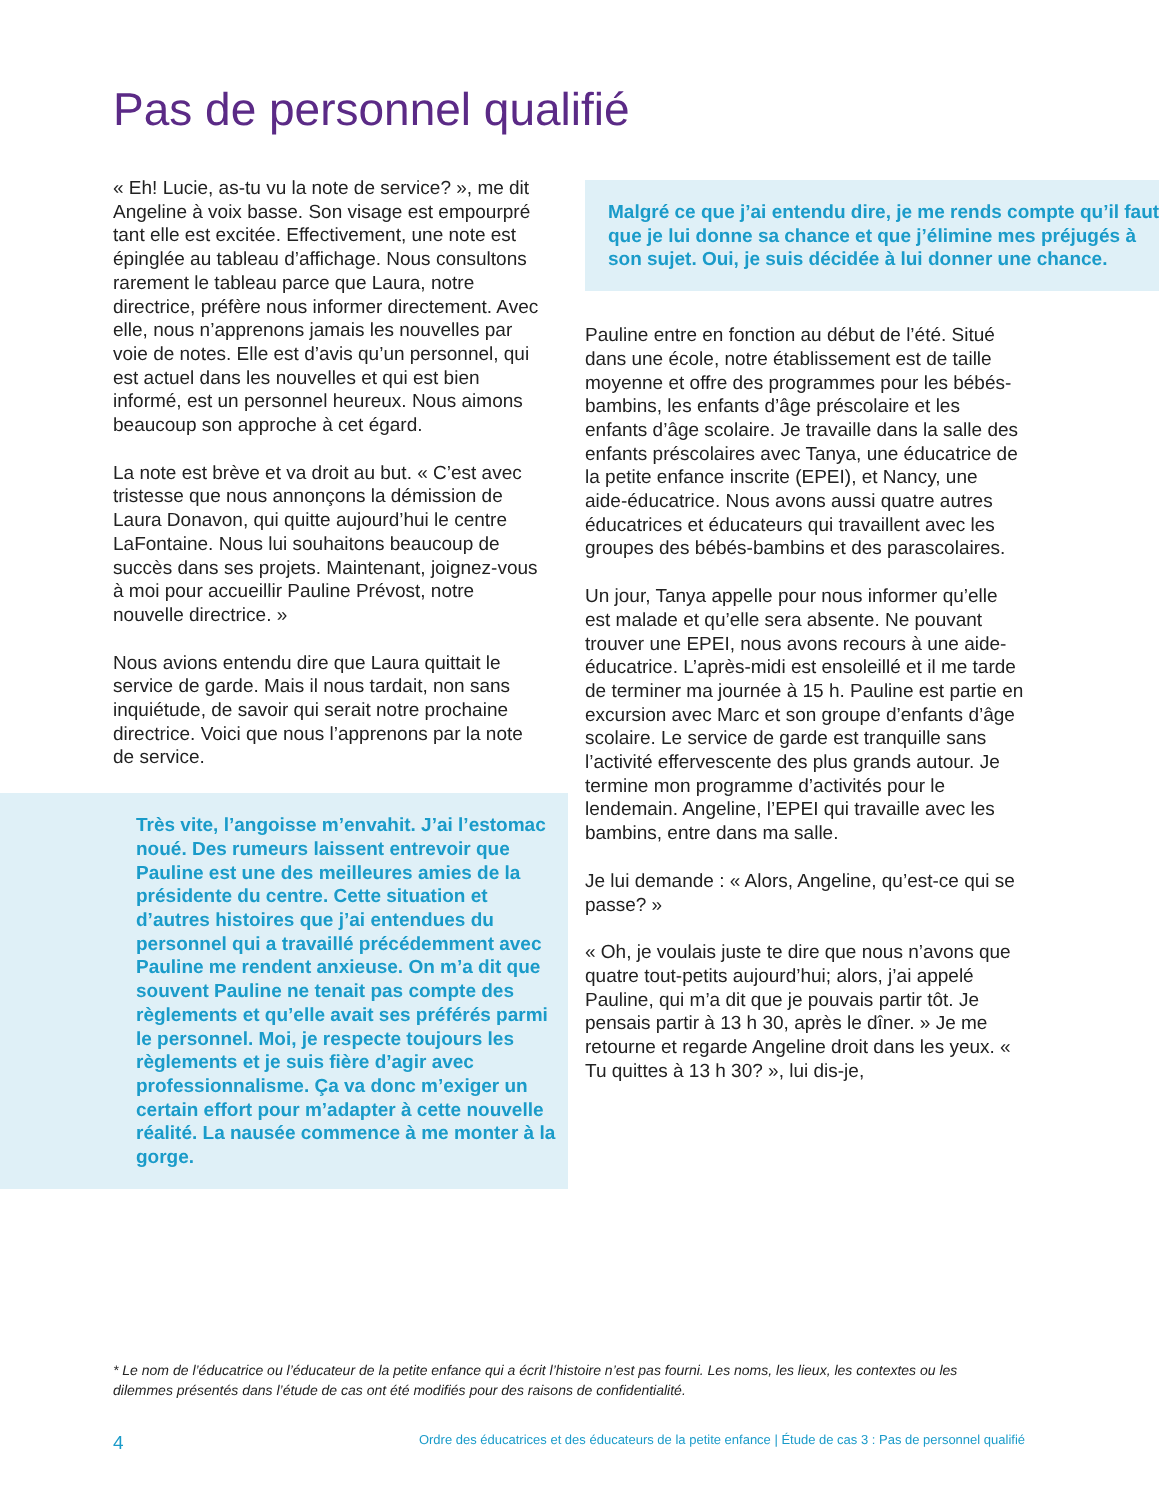Pas de personnel qualifié
« Eh! Lucie, as-tu vu la note de service? », me dit Angeline à voix basse. Son visage est empourpré tant elle est excitée. Effectivement, une note est épinglée au tableau d’affichage. Nous consultons rarement le tableau parce que Laura, notre directrice, préfère nous informer directement. Avec elle, nous n’apprenons jamais les nouvelles par voie de notes. Elle est d’avis qu’un personnel, qui est actuel dans les nouvelles et qui est bien informé, est un personnel heureux. Nous aimons beaucoup son approche à cet égard.
La note est brève et va droit au but. « C’est avec tristesse que nous annonçons la démission de Laura Donavon, qui quitte aujourd’hui le centre LaFontaine. Nous lui souhaitons beaucoup de succès dans ses projets. Maintenant, joignez-vous à moi pour accueillir Pauline Prévost, notre nouvelle directrice. »
Nous avions entendu dire que Laura quittait le service de garde. Mais il nous tardait, non sans inquiétude, de savoir qui serait notre prochaine directrice. Voici que nous l’apprenons par la note de service.
Très vite, l’angoisse m’envahit. J’ai l’estomac noué. Des rumeurs laissent entrevoir que Pauline est une des meilleures amies de la présidente du centre. Cette situation et d’autres histoires que j’ai entendues du personnel qui a travaillé précédemment avec Pauline me rendent anxieuse. On m’a dit que souvent Pauline ne tenait pas compte des règlements et qu’elle avait ses préférés parmi le personnel. Moi, je respecte toujours les règlements et je suis fière d’agir avec professionnalisme. Ça va donc m’exiger un certain effort pour m’adapter à cette nouvelle réalité. La nausée commence à me monter à la gorge.
Malgré ce que j’ai entendu dire, je me rends compte qu’il faut que je lui donne sa chance et que j’élimine mes préjugés à son sujet. Oui, je suis décidée à lui donner une chance.
Pauline entre en fonction au début de l’été. Situé dans une école, notre établissement est de taille moyenne et offre des programmes pour les bébés-bambins, les enfants d’âge préscolaire et les enfants d’âge scolaire. Je travaille dans la salle des enfants préscolaires avec Tanya, une éducatrice de la petite enfance inscrite (EPEI), et Nancy, une aide-éducatrice. Nous avons aussi quatre autres éducatrices et éducateurs qui travaillent avec les groupes des bébés-bambins et des parascolaires.
Un jour, Tanya appelle pour nous informer qu’elle est malade et qu’elle sera absente. Ne pouvant trouver une EPEI, nous avons recours à une aide-éducatrice. L’après-midi est ensoleillé et il me tarde de terminer ma journée à 15 h. Pauline est partie en excursion avec Marc et son groupe d’enfants d’âge scolaire. Le service de garde est tranquille sans l’activité effervescente des plus grands autour. Je termine mon programme d’activités pour le lendemain. Angeline, l’EPEI qui travaille avec les bambins, entre dans ma salle.
Je lui demande : « Alors, Angeline, qu’est-ce qui se passe? »
« Oh, je voulais juste te dire que nous n’avons que quatre tout-petits aujourd’hui; alors, j’ai appelé Pauline, qui m’a dit que je pouvais partir tôt. Je pensais partir à 13 h 30, après le dîner. » Je me retourne et regarde Angeline droit dans les yeux. « Tu quittes à 13 h 30? », lui dis-je,
* Le nom de l’éducatrice ou l’éducateur de la petite enfance qui a écrit l’histoire n’est pas fourni. Les noms, les lieux, les contextes ou les dilemmes présentés dans l’étude de cas ont été modifiés pour des raisons de confidentialité.
4 Ordre des éducatrices et des éducateurs de la petite enfance | Étude de cas 3 : Pas de personnel qualifié